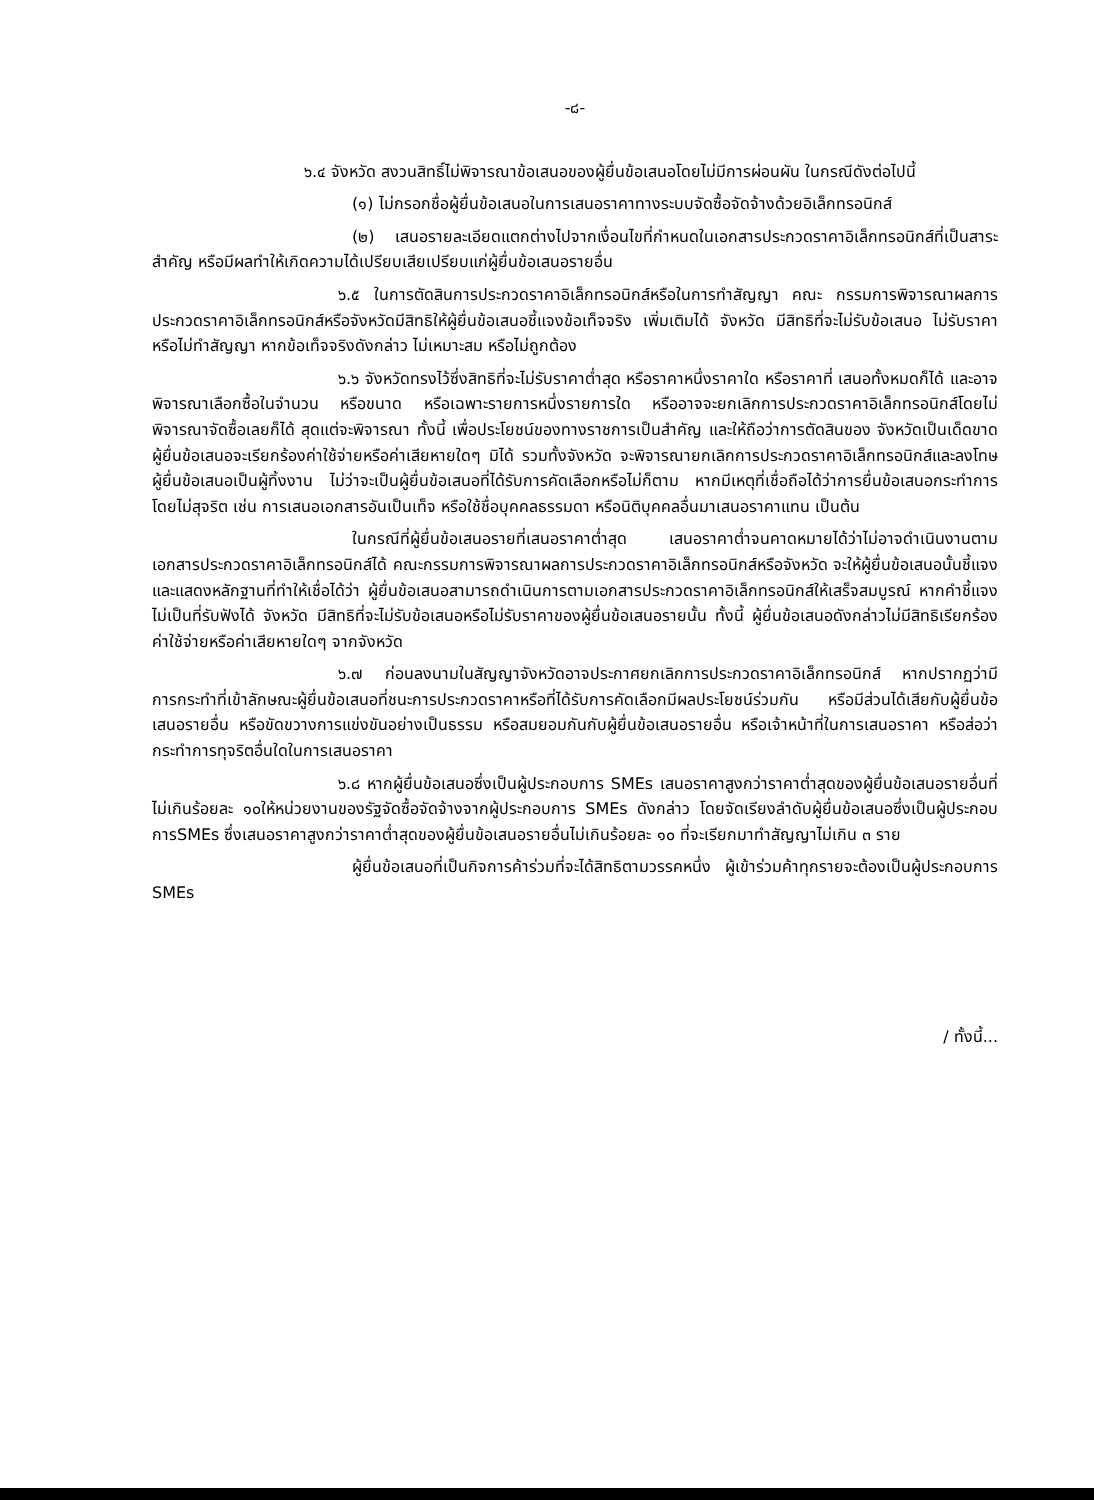-๘-
๖.๔ จังหวัด สงวนสิทธิ์ไม่พิจารณาข้อเสนอของผู้ยื่นข้อเสนอโดยไม่มีการผ่อนผัน ในกรณีดังต่อไปนี้
(๑) ไม่กรอกชื่อผู้ยื่นข้อเสนอในการเสนอราคาทางระบบจัดซื้อจัดจ้างด้วยอิเล็กทรอนิกส์
(๒) เสนอรายละเอียดแตกต่างไปจากเงื่อนไขที่กำหนดในเอกสารประกวดราคาอิเล็กทรอนิกส์ที่เป็นสาระสำคัญ หรือมีผลทำให้เกิดความได้เปรียบเสียเปรียบแก่ผู้ยื่นข้อเสนอรายอื่น
๖.๕ ในการตัดสินการประกวดราคาอิเล็กทรอนิกส์หรือในการทำสัญญา คณะ กรรมการพิจารณาผลการประกวดราคาอิเล็กทรอนิกส์หรือจังหวัดมีสิทธิให้ผู้ยื่นข้อเสนอชี้แจงข้อเท็จจริง เพิ่มเติมได้ จังหวัด มีสิทธิที่จะไม่รับข้อเสนอ ไม่รับราคา หรือไม่ทำสัญญา หากข้อเท็จจริงดังกล่าว ไม่เหมาะสม หรือไม่ถูกต้อง
๖.๖ จังหวัดทรงไว้ซึ่งสิทธิที่จะไม่รับราคาต่ำสุด หรือราคาหนึ่งราคาใด หรือราคาที่ เสนอทั้งหมดก็ได้ และอาจพิจารณาเลือกซื้อในจำนวน หรือขนาด หรือเฉพาะรายการหนึ่งรายการใด หรืออาจจะยกเลิกการประกวดราคาอิเล็กทรอนิกส์โดยไม่พิจารณาจัดซื้อเลยก็ได้ สุดแต่จะพิจารณา ทั้งนี้ เพื่อประโยชน์ของทางราชการเป็นสำคัญ และให้ถือว่าการตัดสินของ จังหวัดเป็นเด็ดขาด ผู้ยื่นข้อเสนอจะเรียกร้องค่าใช้จ่ายหรือค่าเสียหายใดๆ มิได้ รวมทั้งจังหวัด จะพิจารณายกเลิกการประกวดราคาอิเล็กทรอนิกส์และลงโทษผู้ยื่นข้อเสนอเป็นผู้ทิ้งงาน ไม่ว่าจะเป็นผู้ยื่นข้อเสนอที่ได้รับการคัดเลือกหรือไม่ก็ตาม หากมีเหตุที่เชื่อถือได้ว่าการยื่นข้อเสนอกระทำการโดยไม่สุจริต เช่น การเสนอเอกสารอันเป็นเท็จ หรือใช้ชื่อบุคคลธรรมดา หรือนิติบุคคลอื่นมาเสนอราคาแทน เป็นต้น
ในกรณีที่ผู้ยื่นข้อเสนอรายที่เสนอราคาต่ำสุด เสนอราคาต่ำจนคาดหมายได้ว่าไม่อาจดำเนินงานตามเอกสารประกวดราคาอิเล็กทรอนิกส์ได้ คณะกรรมการพิจารณาผลการประกวดราคาอิเล็กทรอนิกส์หรือจังหวัด จะให้ผู้ยื่นข้อเสนอนั้นชี้แจงและแสดงหลักฐานที่ทำให้เชื่อได้ว่า ผู้ยื่นข้อเสนอสามารถดำเนินการตามเอกสารประกวดราคาอิเล็กทรอนิกส์ให้เสร็จสมบูรณ์ หากคำชี้แจงไม่เป็นที่รับฟังได้ จังหวัด มีสิทธิที่จะไม่รับข้อเสนอหรือไม่รับราคาของผู้ยื่นข้อเสนอรายนั้น ทั้งนี้ ผู้ยื่นข้อเสนอดังกล่าวไม่มีสิทธิเรียกร้องค่าใช้จ่ายหรือค่าเสียหายใดๆ จากจังหวัด
๖.๗ ก่อนลงนามในสัญญาจังหวัดอาจประกาศยกเลิกการประกวดราคาอิเล็กทรอนิกส์ หากปรากฏว่ามีการกระทำที่เข้าลักษณะผู้ยื่นข้อเสนอที่ชนะการประกวดราคาหรือที่ได้รับการคัดเลือกมีผลประโยชน์ร่วมกัน หรือมีส่วนได้เสียกับผู้ยื่นข้อเสนอรายอื่น หรือขัดขวางการแข่งขันอย่างเป็นธรรม หรือสมยอมกันกับผู้ยื่นข้อเสนอรายอื่น หรือเจ้าหน้าที่ในการเสนอราคา หรือส่อว่ากระทำการทุจริตอื่นใดในการเสนอราคา
๖.๘ หากผู้ยื่นข้อเสนอซึ่งเป็นผู้ประกอบการ SMEs เสนอราคาสูงกว่าราคาต่ำสุดของผู้ยื่นข้อเสนอรายอื่นที่ไม่เกินร้อยละ ๑๐ให้หน่วยงานของรัฐจัดซื้อจัดจ้างจากผู้ประกอบการ SMEs ดังกล่าว โดยจัดเรียงลำดับผู้ยื่นข้อเสนอซึ่งเป็นผู้ประกอบการSMEs ซึ่งเสนอราคาสูงกว่าราคาต่ำสุดของผู้ยื่นข้อเสนอรายอื่นไม่เกินร้อยละ ๑๐ ที่จะเรียกมาทำสัญญาไม่เกิน ๓ ราย
ผู้ยื่นข้อเสนอที่เป็นกิจการค้าร่วมที่จะได้สิทธิตามวรรคหนึ่ง ผู้เข้าร่วมค้าทุกรายจะต้องเป็นผู้ประกอบการ SMEs
/ ทั้งนี้...